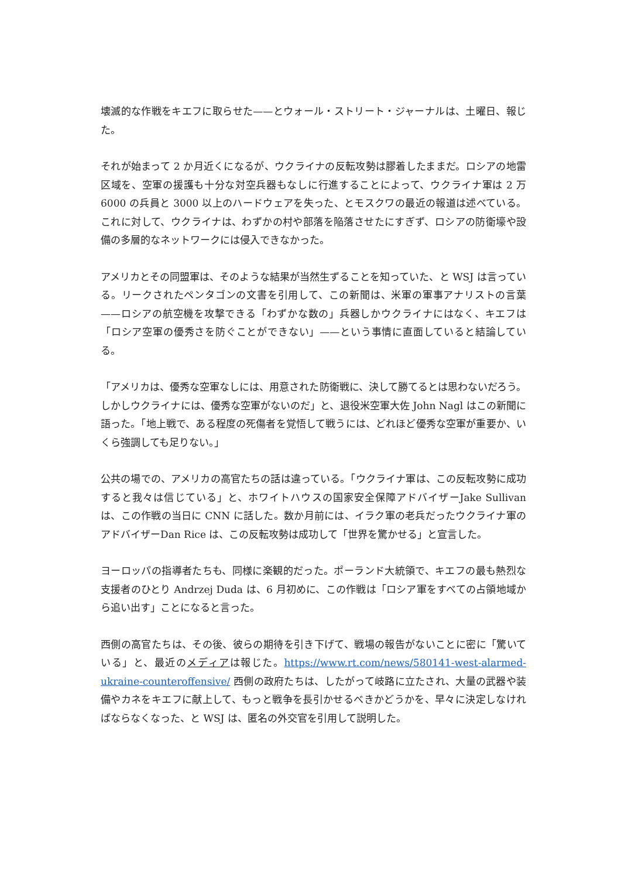壊滅的な作戦をキエフに取らせた——とウォール・ストリート・ジャーナルは、土曜日、報じた。
それが始まって 2 か月近くになるが、ウクライナの反転攻勢は膠着したままだ。ロシアの地雷区域を、空軍の援護も十分な対空兵器もなしに行進することによって、ウクライナ軍は 2 万 6000 の兵員と 3000 以上のハードウェアを失った、とモスクワの最近の報道は述べている。これに対して、ウクライナは、わずかの村や部落を陥落させたにすぎず、ロシアの防衛壕や設備の多層的なネットワークには侵入できなかった。
アメリカとその同盟軍は、そのような結果が当然生ずることを知っていた、と WSJ は言っている。リークされたペンタゴンの文書を引用して、この新聞は、米軍の軍事アナリストの言葉——ロシアの航空機を攻撃できる「わずかな数の」兵器しかウクライナにはなく、キエフは「ロシア空軍の優秀さを防ぐことができない」——という事情に直面していると結論している。
「アメリカは、優秀な空軍なしには、用意された防衛戦に、決して勝てるとは思わないだろう。しかしウクライナには、優秀な空軍がないのだ」と、退役米空軍大佐 John Nagl はこの新聞に語った。「地上戦で、ある程度の死傷者を覚悟して戦うには、どれほど優秀な空軍が重要か、いくら強調しても足りない。」
公共の場での、アメリカの高官たちの話は違っている。「ウクライナ軍は、この反転攻勢に成功すると我々は信じている」と、ホワイトハウスの国家安全保障アドバイザーJake Sullivan は、この作戦の当日に CNN に話した。数か月前には、イラク軍の老兵だったウクライナ軍のアドバイザーDan Rice は、この反転攻勢は成功して「世界を驚かせる」と宣言した。
ヨーロッパの指導者たちも、同様に楽観的だった。ポーランド大統領で、キエフの最も熱烈な支援者のひとり Andrzej Duda は、6 月初めに、この作戦は「ロシア軍をすべての占領地域から追い出す」ことになると言った。
西側の高官たちは、その後、彼らの期待を引き下げて、戦場の報告がないことに密に「驚いている」と、最近のメディアは報じた。https://www.rt.com/news/580141-west-alarmed-ukraine-counteroffensive/ 西側の政府たちは、したがって岐路に立たされ、大量の武器や装備やカネをキエフに献上して、もっと戦争を長引かせるべきかどうかを、早々に決定しなければならなくなった、と WSJ は、匿名の外交官を引用して説明した。